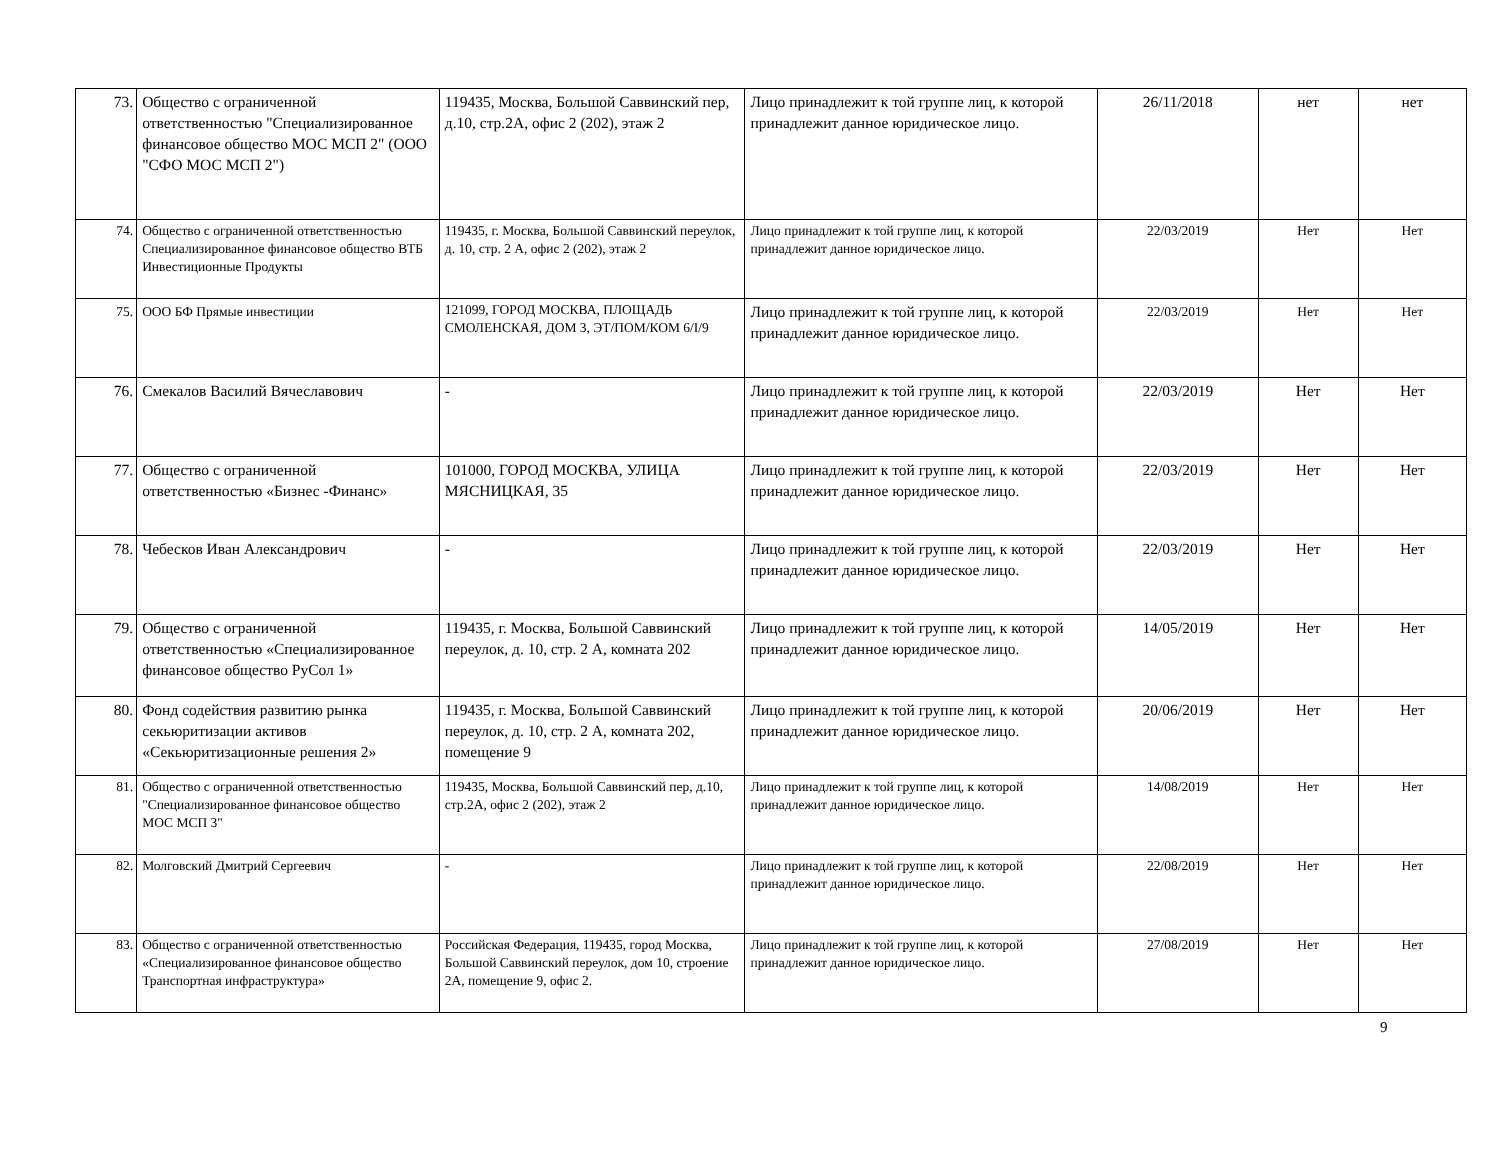| 73. | Общество с ограниченной ответственностью "Специализированное финансовое общество МОС МСП 2" (ООО "СФО МОС МСП 2") | 119435, Москва, Большой Саввинский пер, д.10, стр.2А, офис 2 (202), этаж 2 | Лицо принадлежит к той группе лиц, к которой принадлежит данное юридическое лицо. | 26/11/2018 | нет | нет |
| 74. | Общество с ограниченной ответственностью Специализированное финансовое общество ВТБ Инвестиционные Продукты | 119435, г. Москва, Большой Саввинский переулок, д. 10, стр. 2 А, офис 2 (202), этаж 2 | Лицо принадлежит к той группе лиц, к которой принадлежит данное юридическое лицо. | 22/03/2019 | Нет | Нет |
| 75. | ООО БФ Прямые инвестиции | 121099, ГОРОД МОСКВА, ПЛОЩАДЬ СМОЛЕНСКАЯ, ДОМ 3, ЭТ/ПОМ/КОМ 6/I/9 | Лицо принадлежит к той группе лиц, к которой принадлежит данное юридическое лицо. | 22/03/2019 | Нет | Нет |
| 76. | Смекалов Василий Вячеславович | - | Лицо принадлежит к той группе лиц, к которой принадлежит данное юридическое лицо. | 22/03/2019 | Нет | Нет |
| 77. | Общество с ограниченной ответственностью «Бизнес -Финанс» | 101000, ГОРОД МОСКВА, УЛИЦА МЯСНИЦКАЯ, 35 | Лицо принадлежит к той группе лиц, к которой принадлежит данное юридическое лицо. | 22/03/2019 | Нет | Нет |
| 78. | Чебесков Иван Александрович | - | Лицо принадлежит к той группе лиц, к которой принадлежит данное юридическое лицо. | 22/03/2019 | Нет | Нет |
| 79. | Общество с ограниченной ответственностью «Специализированное финансовое общество РуСол 1» | 119435, г. Москва, Большой Саввинский переулок, д. 10, стр. 2 А, комната 202 | Лицо принадлежит к той группе лиц, к которой принадлежит данное юридическое лицо. | 14/05/2019 | Нет | Нет |
| 80. | Фонд содействия развитию рынка секьюритизации активов «Секьюритизационные решения 2» | 119435, г. Москва, Большой Саввинский переулок, д. 10, стр. 2 А, комната 202, помещение 9 | Лицо принадлежит к той группе лиц, к которой принадлежит данное юридическое лицо. | 20/06/2019 | Нет | Нет |
| 81. | Общество с ограниченной ответственностью "Специализированное финансовое общество МОС МСП 3" | 119435, Москва, Большой Саввинский пер, д.10, стр.2А, офис 2 (202), этаж 2 | Лицо принадлежит к той группе лиц, к которой принадлежит данное юридическое лицо. | 14/08/2019 | Нет | Нет |
| 82. | Молговский Дмитрий Сергеевич | - | Лицо принадлежит к той группе лиц, к которой принадлежит данное юридическое лицо. | 22/08/2019 | Нет | Нет |
| 83. | Общество с ограниченной ответственностью «Специализированное финансовое общество Транспортная инфраструктура» | Российская Федерация, 119435, город Москва, Большой Саввинский переулок, дом 10, строение 2А, помещение 9, офис 2. | Лицо принадлежит к той группе лиц, к которой принадлежит данное юридическое лицо. | 27/08/2019 | Нет | Нет |
9